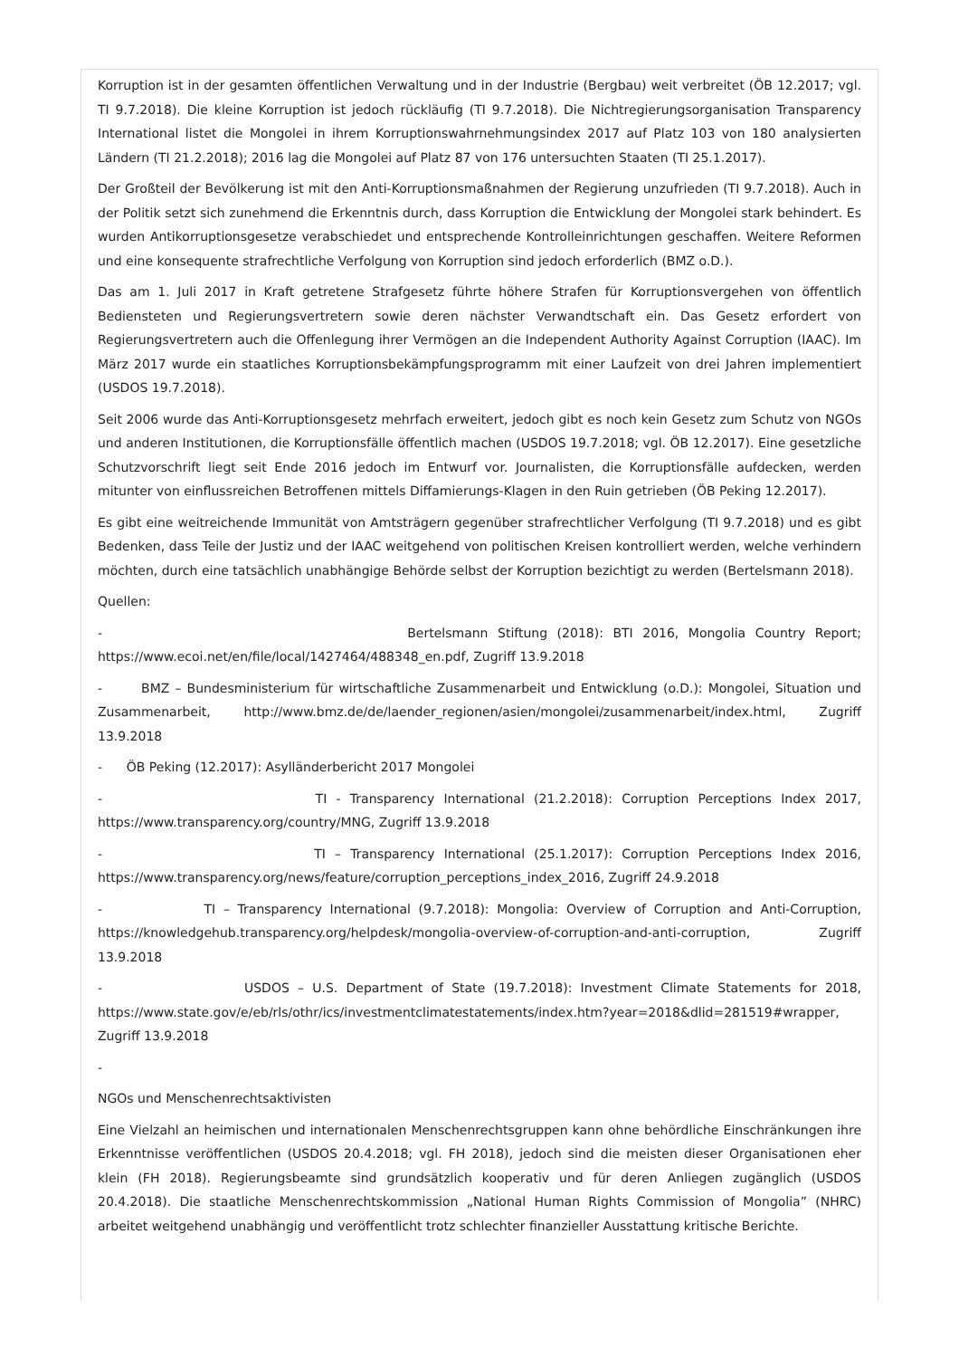Korruption ist in der gesamten öffentlichen Verwaltung und in der Industrie (Bergbau) weit verbreitet (ÖB 12.2017; vgl. TI 9.7.2018). Die kleine Korruption ist jedoch rückläufig (TI 9.7.2018). Die Nichtregierungsorganisation Transparency International listet die Mongolei in ihrem Korruptionswahrnehmungsindex 2017 auf Platz 103 von 180 analysierten Ländern (TI 21.2.2018); 2016 lag die Mongolei auf Platz 87 von 176 untersuchten Staaten (TI 25.1.2017).
Der Großteil der Bevölkerung ist mit den Anti-Korruptionsmaßnahmen der Regierung unzufrieden (TI 9.7.2018). Auch in der Politik setzt sich zunehmend die Erkenntnis durch, dass Korruption die Entwicklung der Mongolei stark behindert. Es wurden Antikorruptionsgesetze verabschiedet und entsprechende Kontrolleinrichtungen geschaffen. Weitere Reformen und eine konsequente strafrechtliche Verfolgung von Korruption sind jedoch erforderlich (BMZ o.D.).
Das am 1. Juli 2017 in Kraft getretene Strafgesetz führte höhere Strafen für Korruptionsvergehen von öffentlich Bediensteten und Regierungsvertretern sowie deren nächster Verwandtschaft ein. Das Gesetz erfordert von Regierungsvertretern auch die Offenlegung ihrer Vermögen an die Independent Authority Against Corruption (IAAC). Im März 2017 wurde ein staatliches Korruptionsbekämpfungsprogramm mit einer Laufzeit von drei Jahren implementiert (USDOS 19.7.2018).
Seit 2006 wurde das Anti-Korruptionsgesetz mehrfach erweitert, jedoch gibt es noch kein Gesetz zum Schutz von NGOs und anderen Institutionen, die Korruptionsfälle öffentlich machen (USDOS 19.7.2018; vgl. ÖB 12.2017). Eine gesetzliche Schutzvorschrift liegt seit Ende 2016 jedoch im Entwurf vor. Journalisten, die Korruptionsfälle aufdecken, werden mitunter von einflussreichen Betroffenen mittels Diffamierungs-Klagen in den Ruin getrieben (ÖB Peking 12.2017).
Es gibt eine weitreichende Immunität von Amtsträgern gegenüber strafrechtlicher Verfolgung (TI 9.7.2018) und es gibt Bedenken, dass Teile der Justiz und der IAAC weitgehend von politischen Kreisen kontrolliert werden, welche verhindern möchten, durch eine tatsächlich unabhängige Behörde selbst der Korruption bezichtigt zu werden (Bertelsmann 2018).
Quellen:
- Bertelsmann Stiftung (2018): BTI 2016, Mongolia Country Report; https://www.ecoi.net/en/file/local/1427464/488348_en.pdf, Zugriff 13.9.2018
- BMZ – Bundesministerium für wirtschaftliche Zusammenarbeit und Entwicklung (o.D.): Mongolei, Situation und Zusammenarbeit, http://www.bmz.de/de/laender_regionen/asien/mongolei/zusammenarbeit/index.html, Zugriff 13.9.2018
- ÖB Peking (12.2017): Asylländerbericht 2017 Mongolei
- TI - Transparency International (21.2.2018): Corruption Perceptions Index 2017, https://www.transparency.org/country/MNG, Zugriff 13.9.2018
- TI – Transparency International (25.1.2017): Corruption Perceptions Index 2016, https://www.transparency.org/news/feature/corruption_perceptions_index_2016, Zugriff 24.9.2018
- TI – Transparency International (9.7.2018): Mongolia: Overview of Corruption and Anti-Corruption, https://knowledgehub.transparency.org/helpdesk/mongolia-overview-of-corruption-and-anti-corruption, Zugriff 13.9.2018
- USDOS – U.S. Department of State (19.7.2018): Investment Climate Statements for 2018, https://www.state.gov/e/eb/rls/othr/ics/investmentclimatestatements/index.htm?year=2018&dlid=281519#wrapper, Zugriff 13.9.2018
-
NGOs und Menschenrechtsaktivisten
Eine Vielzahl an heimischen und internationalen Menschenrechtsgruppen kann ohne behördliche Einschränkungen ihre Erkenntnisse veröffentlichen (USDOS 20.4.2018; vgl. FH 2018), jedoch sind die meisten dieser Organisationen eher klein (FH 2018). Regierungsbeamte sind grundsätzlich kooperativ und für deren Anliegen zugänglich (USDOS 20.4.2018). Die staatliche Menschenrechtskommission „National Human Rights Commission of Mongolia” (NHRC) arbeitet weitgehend unabhängig und veröffentlicht trotz schlechter finanzieller Ausstattung kritische Berichte.